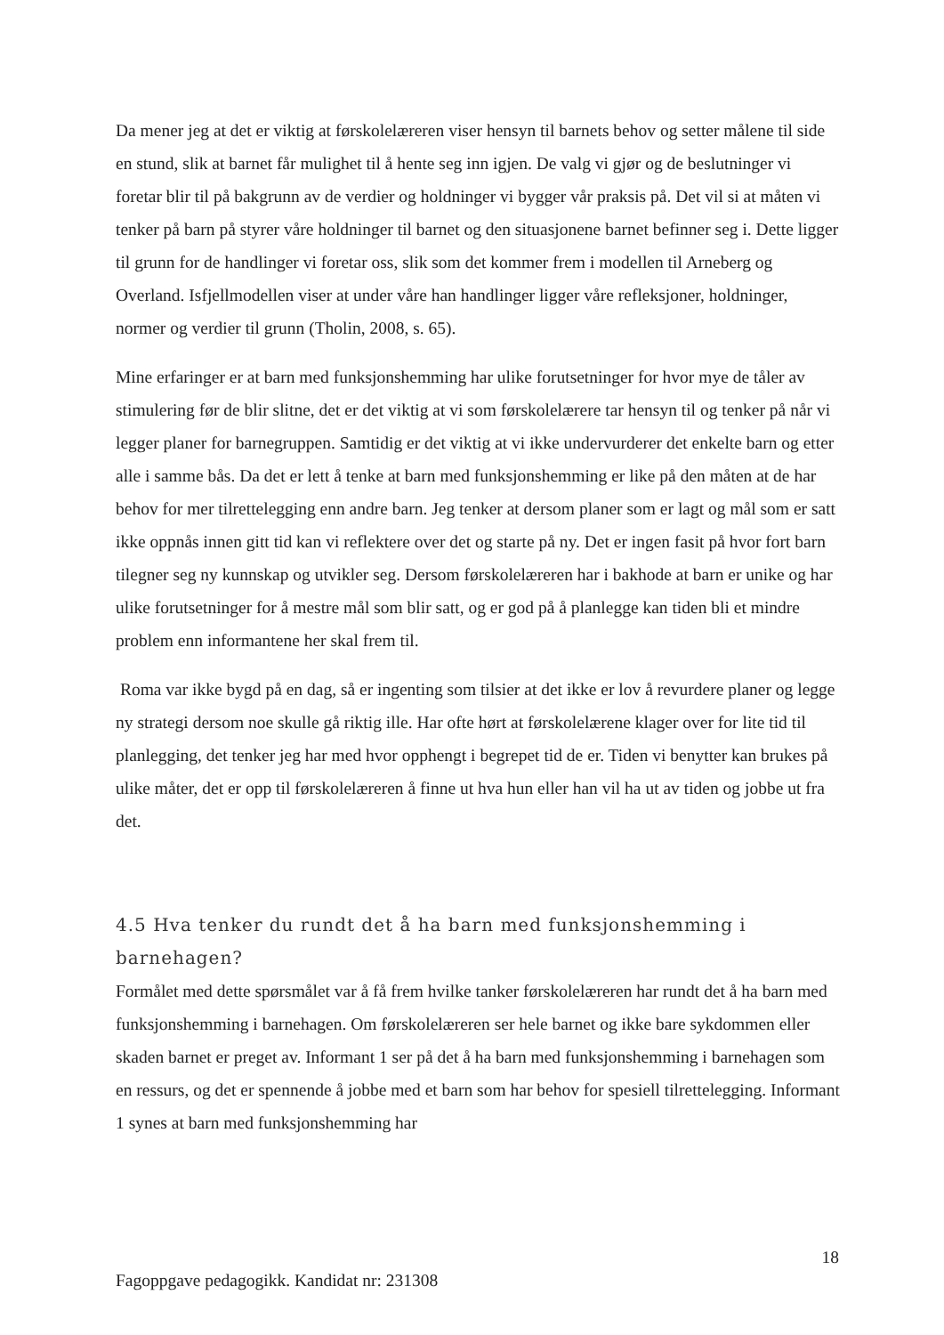Da mener jeg at det er viktig at førskolelæreren viser hensyn til barnets behov og setter målene til side en stund, slik at barnet får mulighet til å hente seg inn igjen. De valg vi gjør og de beslutninger vi foretar blir til på bakgrunn av de verdier og holdninger vi bygger vår praksis på. Det vil si at måten vi tenker på barn på styrer våre holdninger til barnet og den situasjonene barnet befinner seg i. Dette ligger til grunn for de handlinger vi foretar oss, slik som det kommer frem i modellen til Arneberg og Overland. Isfjellmodellen viser at under våre han handlinger ligger våre refleksjoner, holdninger, normer og verdier til grunn (Tholin, 2008, s. 65).
Mine erfaringer er at barn med funksjonshemming har ulike forutsetninger for hvor mye de tåler av stimulering før de blir slitne, det er det viktig at vi som førskolelærere tar hensyn til og tenker på når vi legger planer for barnegruppen. Samtidig er det viktig at vi ikke undervurderer det enkelte barn og etter alle i samme bås. Da det er lett å tenke at barn med funksjonshemming er like på den måten at de har behov for mer tilrettelegging enn andre barn. Jeg tenker at dersom planer som er lagt og mål som er satt ikke oppnås innen gitt tid kan vi reflektere over det og starte på ny. Det er ingen fasit på hvor fort barn tilegner seg ny kunnskap og utvikler seg. Dersom førskolelæreren har i bakhode at barn er unike og har ulike forutsetninger for å mestre mål som blir satt, og er god på å planlegge kan tiden bli et mindre problem enn informantene her skal frem til.
Roma var ikke bygd på en dag, så er ingenting som tilsier at det ikke er lov å revurdere planer og legge ny strategi dersom noe skulle gå riktig ille. Har ofte hørt at førskolelærene klager over for lite tid til planlegging, det tenker jeg har med hvor opphengt i begrepet tid de er. Tiden vi benytter kan brukes på ulike måter, det er opp til førskolelæreren å finne ut hva hun eller han vil ha ut av tiden og jobbe ut fra det.
4.5 Hva tenker du rundt det å ha barn med funksjonshemming i barnehagen?
Formålet med dette spørsmålet var å få frem hvilke tanker førskolelæreren har rundt det å ha barn med funksjonshemming i barnehagen. Om førskolelæreren ser hele barnet og ikke bare sykdommen eller skaden barnet er preget av. Informant 1 ser på det å ha barn med funksjonshemming i barnehagen som en ressurs, og det er spennende å jobbe med et barn som har behov for spesiell tilrettelegging. Informant 1 synes at barn med funksjonshemming har
18
Fagoppgave pedagogikk. Kandidat nr: 231308